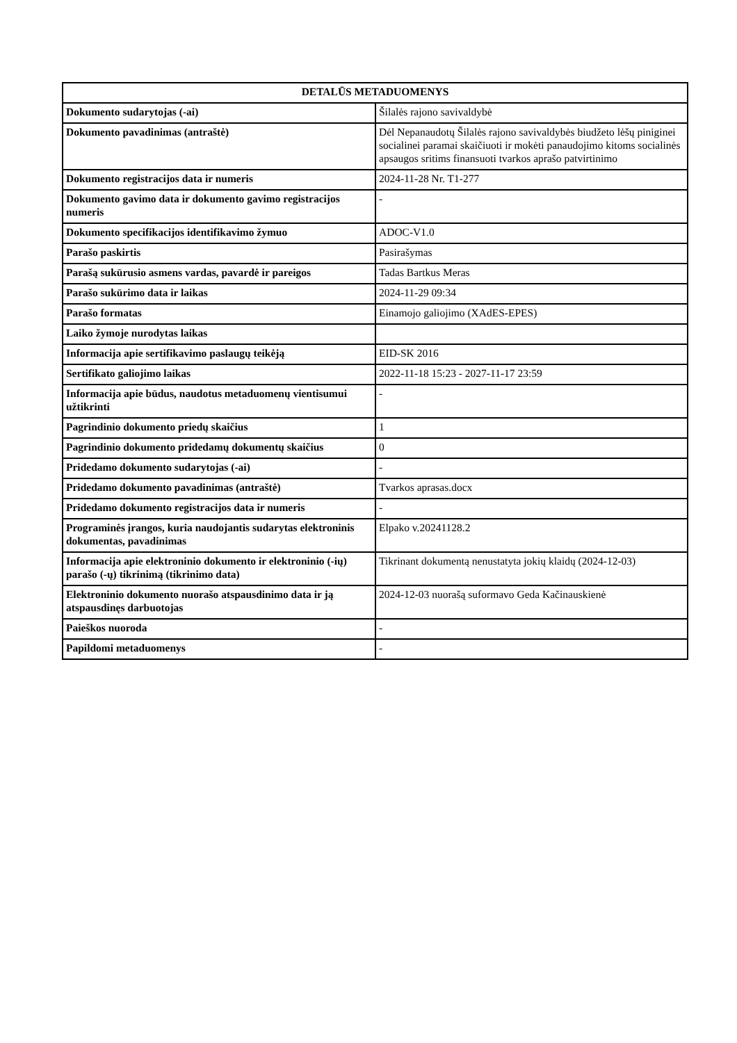| DETALŪS METADUOMENYS | |
| --- | --- |
| Dokumento sudarytojas (-ai) | Šilalės rajono savivaldybė |
| Dokumento pavadinimas (antraštė) | Dėl Nepanaudotų Šilalės rajono savivaldybės biudžeto lėšų piniginei socialinei paramai skaičiuoti ir mokėti panaudojimo kitoms socialinės apsaugos sritims finansuoti tvarkos aprašo patvirtinimo |
| Dokumento registracijos data ir numeris | 2024-11-28 Nr. T1-277 |
| Dokumento gavimo data ir dokumento gavimo registracijos numeris | - |
| Dokumento specifikacijos identifikavimo žymuo | ADOC-V1.0 |
| Parašo paskirtis | Pasirašymas |
| Parašą sukūrusio asmens vardas, pavardė ir pareigos | Tadas Bartkus Meras |
| Parašo sukūrimo data ir laikas | 2024-11-29 09:34 |
| Parašo formatas | Einamojo galiojimo (XAdES-EPES) |
| Laiko žymoje nurodytas laikas | |
| Informacija apie sertifikavimo paslaugų teikėją | EID-SK 2016 |
| Sertifikato galiojimo laikas | 2022-11-18 15:23 - 2027-11-17 23:59 |
| Informacija apie būdus, naudotus metaduomenų vientisumui užtikrinti | - |
| Pagrindinio dokumento priedų skaičius | 1 |
| Pagrindinio dokumento pridedamų dokumentų skaičius | 0 |
| Pridedamo dokumento sudarytojas (-ai) | - |
| Pridedamo dokumento pavadinimas (antraštė) | Tvarkos aprasas.docx |
| Pridedamo dokumento registracijos data ir numeris | - |
| Programinės įrangos, kuria naudojantis sudarytas elektroninis dokumentas, pavadinimas | Elpako v.20241128.2 |
| Informacija apie elektroninio dokumento ir elektroninio (-ių) parašo (-ų) tikrinimą (tikrinimo data) | Tikrinant dokumentą nenustatyta jokių klaidų (2024-12-03) |
| Elektroninio dokumento nuorašo atspausdinimo data ir ją atspausdinęs darbuotojas | 2024-12-03 nuorašą suformavo Geda Kačinauskienė |
| Paieškos nuoroda | - |
| Papildomi metaduomenys | - |